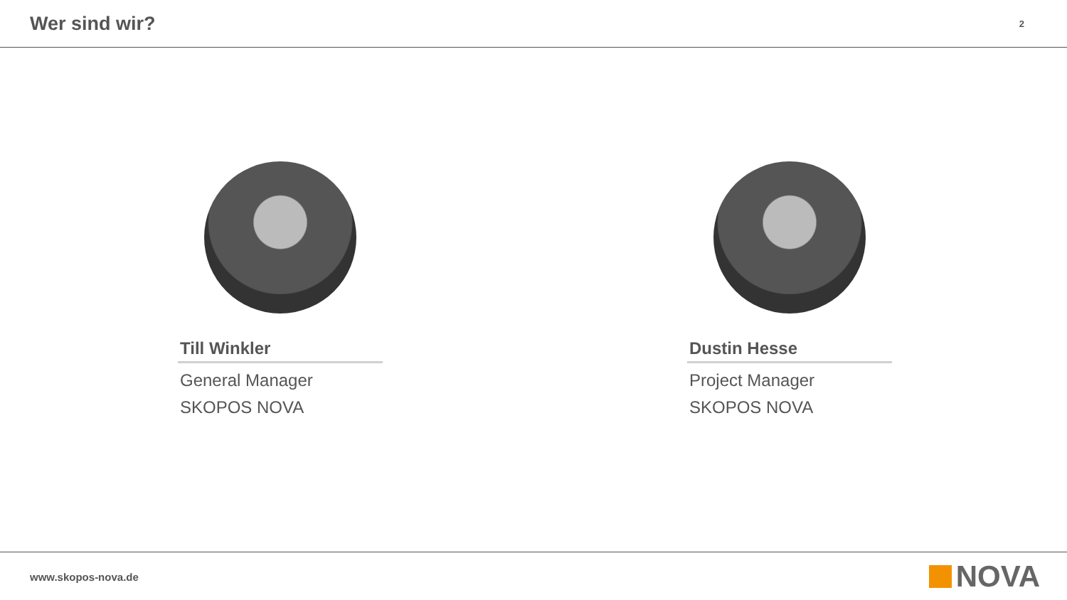Wer sind wir?
2
Till Winkler
General Manager
SKOPOS NOVA
Dustin Hesse
Project Manager
SKOPOS NOVA
www.skopos-nova.de NOVA